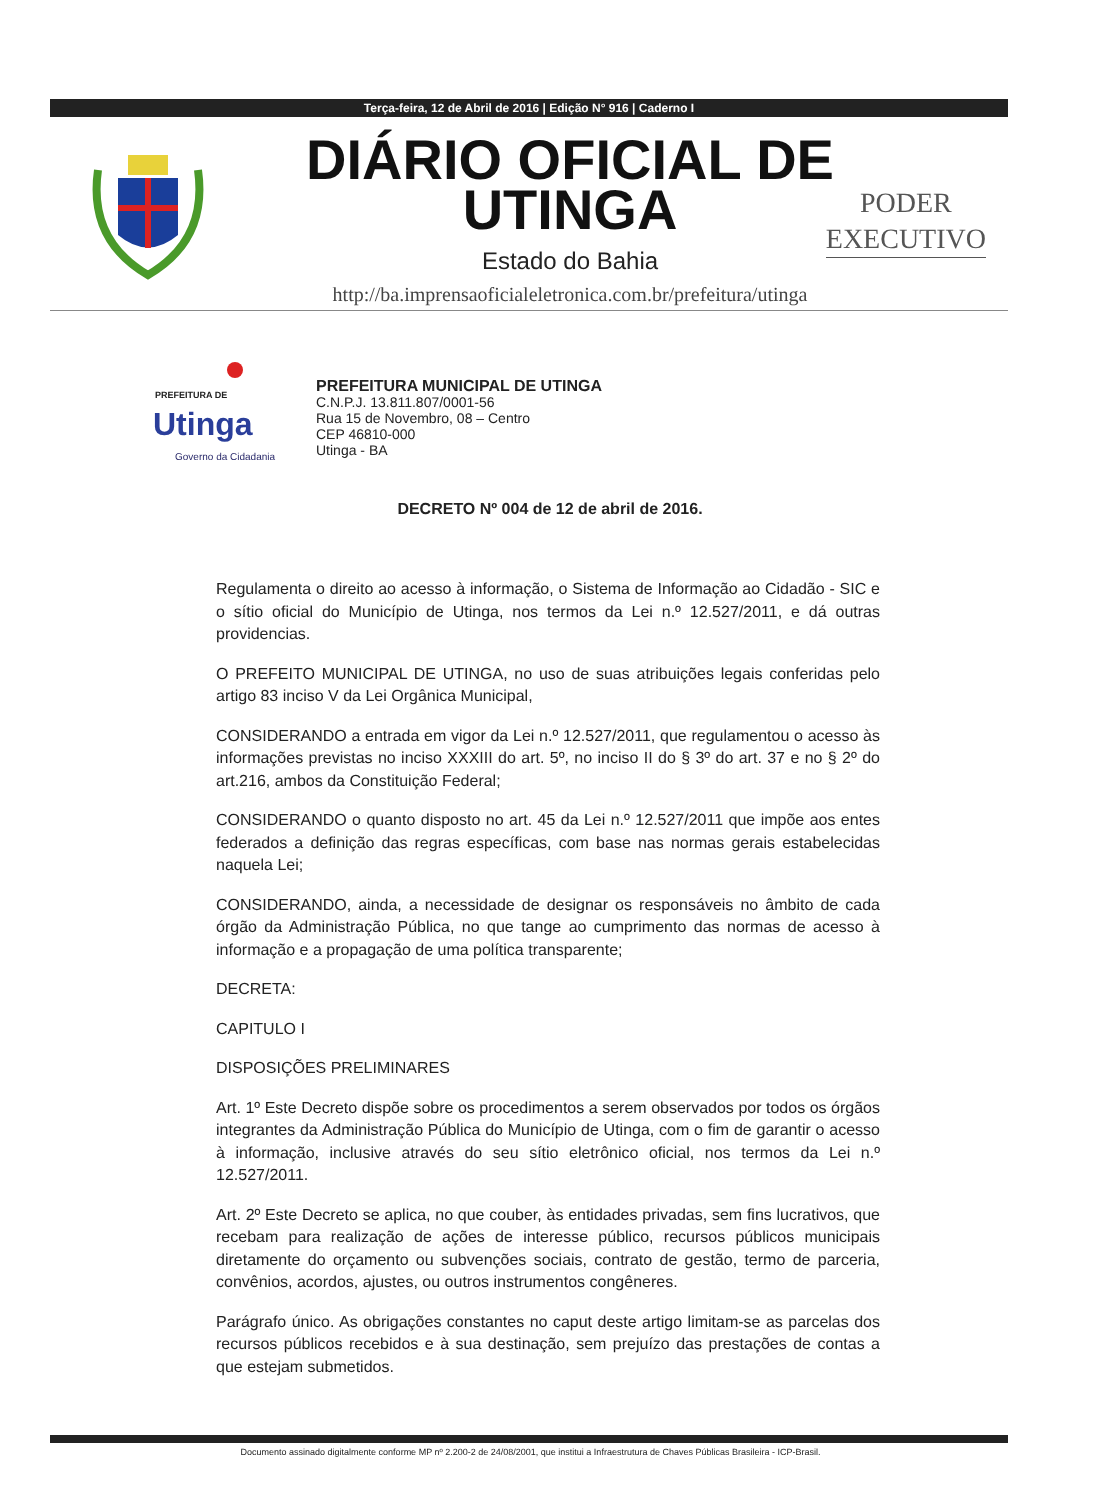Terça-feira, 12 de Abril de 2016 | Edição N° 916 | Caderno I
DIÁRIO OFICIAL DE UTINGA
Estado do Bahia
http://ba.imprensaoficialeletronica.com.br/prefeitura/utinga
PODER
EXECUTIVO
PREFEITURA DE
Utinga
Governo da Cidadania
PREFEITURA MUNICIPAL DE UTINGA
C.N.P.J. 13.811.807/0001-56
Rua 15 de Novembro, 08 – Centro
CEP 46810-000
Utinga - BA
DECRETO Nº 004 de 12 de abril de 2016.
Regulamenta o direito ao acesso à informação, o Sistema de Informação ao Cidadão - SIC e o sítio oficial do Município de Utinga, nos termos da Lei n.º 12.527/2011, e dá outras providencias.
O PREFEITO MUNICIPAL DE UTINGA, no uso de suas atribuições legais conferidas pelo artigo 83 inciso V da Lei Orgânica Municipal,
CONSIDERANDO a entrada em vigor da Lei n.º 12.527/2011, que regulamentou o acesso às informações previstas no inciso XXXIII do art. 5º, no inciso II do § 3º do art. 37 e no § 2º do art.216, ambos da Constituição Federal;
CONSIDERANDO o quanto disposto no art. 45 da Lei n.º 12.527/2011 que impõe aos entes federados a definição das regras específicas, com base nas normas gerais estabelecidas naquela Lei;
CONSIDERANDO, ainda, a necessidade de designar os responsáveis no âmbito de cada órgão da Administração Pública, no que tange ao cumprimento das normas de acesso à informação e a propagação de uma política transparente;
DECRETA:
CAPITULO I
DISPOSIÇÕES PRELIMINARES
Art. 1º Este Decreto dispõe sobre os procedimentos a serem observados por todos os órgãos integrantes da Administração Pública do Município de Utinga, com o fim de garantir o acesso à informação, inclusive através do seu sítio eletrônico oficial, nos termos da Lei n.º 12.527/2011.
Art. 2º Este Decreto se aplica, no que couber, às entidades privadas, sem fins lucrativos, que recebam para realização de ações de interesse público, recursos públicos municipais diretamente do orçamento ou subvenções sociais, contrato de gestão, termo de parceria, convênios, acordos, ajustes, ou outros instrumentos congêneres.
Parágrafo único. As obrigações constantes no caput deste artigo limitam-se as parcelas dos recursos públicos recebidos e à sua destinação, sem prejuízo das prestações de contas a que estejam submetidos.
Documento assinado digitalmente conforme MP nº 2.200-2 de 24/08/2001, que institui a Infraestrutura de Chaves Públicas Brasileira - ICP-Brasil.